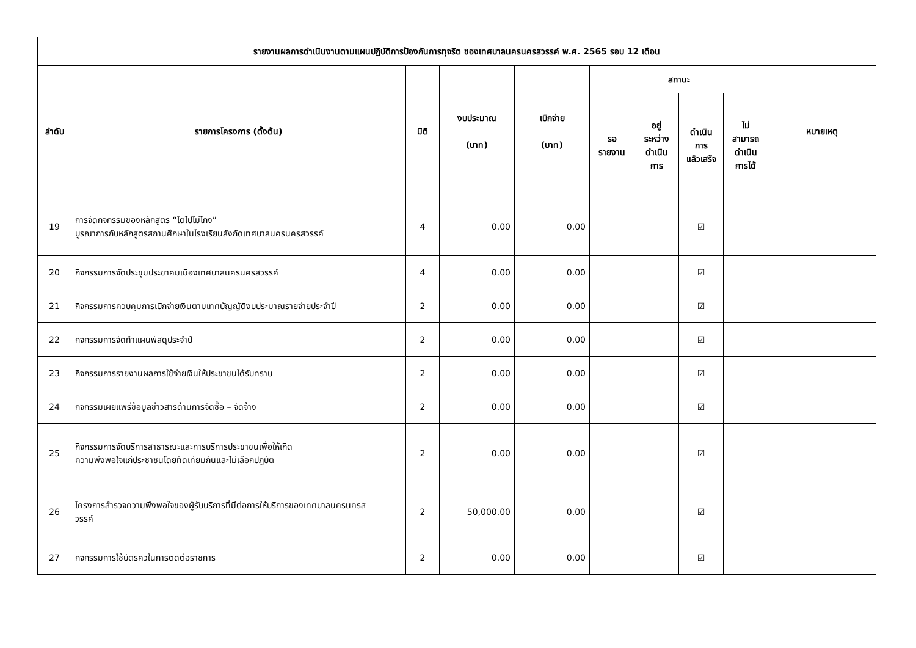| รายงานผลการดำเนินงานตามแผนปฏิบัติการป้องกันการทุจริต ของเทศบาลนครนครสวรรค์ พ.ศ. 2565 รอบ 12 เดือน | | | | | | | | | |
| --- | --- | --- | --- | --- | --- | --- | --- | --- | --- |
| ลำดับ | รายการโครงการ (ตั้งต้น) | มิติ | งบประมาณ (บาท) | เบิกจ่าย (บาท) | สถานะ | | | | หมายเหตุ |
| | | | | | รอ รายงาน | อยู่ ระหว่าง ดำเนิน การ | ดำเนิน การ แล้วเสร็จ | ไม่ สามารถ ดำเนิน การได้ | |
| 19 | การจัดกิจกรรมของหลักสูตร “โตไปไม่โกง” บูรณาการกับหลักสูตรสถานศึกษาในโรงเรียนสังกัดเทศบาลนครนครสวรรค์ | 4 | 0.00 | 0.00 | | | ☑ | | |
| 20 | กิจกรรมการจัดประชุมประชาคมเมืองเทศบาลนครนครสวรรค์ | 4 | 0.00 | 0.00 | | | ☑ | | |
| 21 | กิจกรรมการควบคุมการเบิกจ่ายเงินตามเทศบัญญัติงบประมาณรายจ่ายประจำปี | 2 | 0.00 | 0.00 | | | ☑ | | |
| 22 | กิจกรรมการจัดทำแผนพัสดุประจำปี | 2 | 0.00 | 0.00 | | | ☑ | | |
| 23 | กิจกรรมการรายงานผลการใช้จ่ายเงินให้ประชาชนได้รับทราบ | 2 | 0.00 | 0.00 | | | ☑ | | |
| 24 | กิจกรรมเผยแพร่ข้อมูลข่าวสารด้านการจัดซื้อ – จัดจ้าง | 2 | 0.00 | 0.00 | | | ☑ | | |
| 25 | กิจกรรมการจัดบริการสาธารณะและการบริการประชาชนเพื่อให้เกิด ความพึงพอใจแก่ประชาชนโดยทัดเทียมกันและไม่เลือกปฏิบัติ | 2 | 0.00 | 0.00 | | | ☑ | | |
| 26 | โครงการสำรวจความพึงพอใจของผู้รับบริการที่มีต่อการให้บริการของเทศบาลนครนครส วรรค์ | 2 | 50,000.00 | 0.00 | | | ☑ | | |
| 27 | กิจกรรมการใช้บัตรคิวในการติดต่อราชการ | 2 | 0.00 | 0.00 | | | ☑ | | |